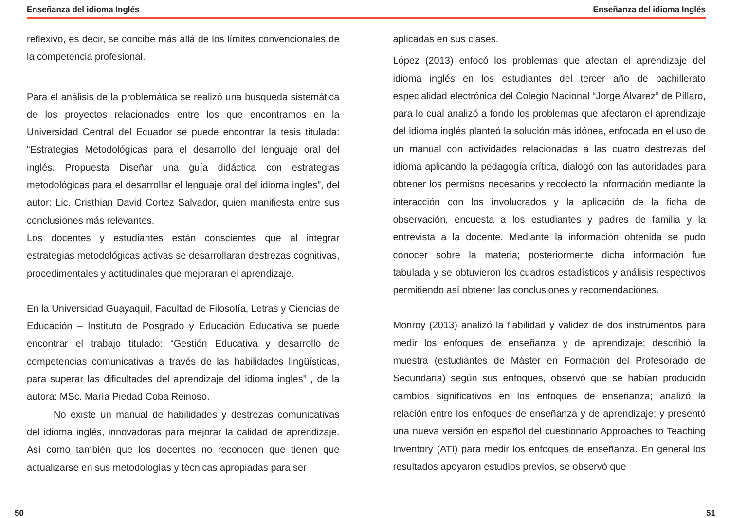Enseñanza del idioma Inglés Enseñanza del idioma Inglés
reflexivo, es decir, se concibe más allá de los límites convencionales de la competencia profesional.
Para el análisis de la problemática se realizó una busqueda sistemática de los proyectos relacionados entre los que encontramos en la Universidad Central del Ecuador se puede encontrar la tesis titulada: “Estrategias Metodológicas para el desarrollo del lenguaje oral del inglés. Propuesta Diseñar una guía didáctica con estrategias metodológicas para el desarrollar el lenguaje oral del idioma ingles”, del autor: Lic. Cristhian David Cortez Salvador, quien manifiesta entre sus conclusiones más relevantes.
Los docentes y estudiantes están conscientes que al integrar estrategias metodológicas activas se desarrollaran destrezas cognitivas, procedimentales y actitudinales que mejoraran el aprendizaje.
En la Universidad Guayaquil, Facultad de Filosofía, Letras y Ciencias de Educación – Instituto de Posgrado y Educación Educativa se puede encontrar el trabajo titulado: “Gestión Educativa y desarrollo de competencias comunicativas a través de las habilidades lingüísticas, para superar las dificultades del aprendizaje del idioma ingles” , de la autora: MSc. María Piedad Coba Reinoso.
No existe un manual de habilidades y destrezas comunicativas del idioma inglés, innovadoras para mejorar la calidad de aprendizaje. Así como también que los docentes no reconocen que tienen que actualizarse en sus metodologías y técnicas apropiadas para ser
aplicadas en sus clases.
López (2013) enfocó los problemas que afectan el aprendizaje del idioma inglés en los estudiantes del tercer año de bachillerato especialidad electrónica del Colegio Nacional “Jorge Álvarez” de Píllaro, para lo cual analizó a fondo los problemas que afectaron el aprendizaje del idioma inglés planteó la solución más idónea, enfocada en el uso de un manual con actividades relacionadas a las cuatro destrezas del idioma aplicando la pedagogía crítica, dialogó con las autoridades para obtener los permisos necesarios y recolectó la información mediante la interacción con los involucrados y la aplicación de la ficha de observación, encuesta a los estudiantes y padres de familia y la entrevista a la docente. Mediante la información obtenida se pudo conocer sobre la materia; posteriormente dicha información fue tabulada y se obtuvieron los cuadros estadísticos y análisis respectivos permitiendo así obtener las conclusiones y recomendaciones.
Monroy (2013) analizó la fiabilidad y validez de dos instrumentos para medir los enfoques de enseñanza y de aprendizaje; describió la muestra (estudiantes de Máster en Formación del Profesorado de Secundaria) según sus enfoques, observó que se habían producido cambios significativos en los enfoques de enseñanza; analizó la relación entre los enfoques de enseñanza y de aprendizaje; y presentó una nueva versión en español del cuestionario Approaches to Teaching Inventory (ATI) para medir los enfoques de enseñanza. En general los resultados apoyaron estudios previos, se observó que
50 51